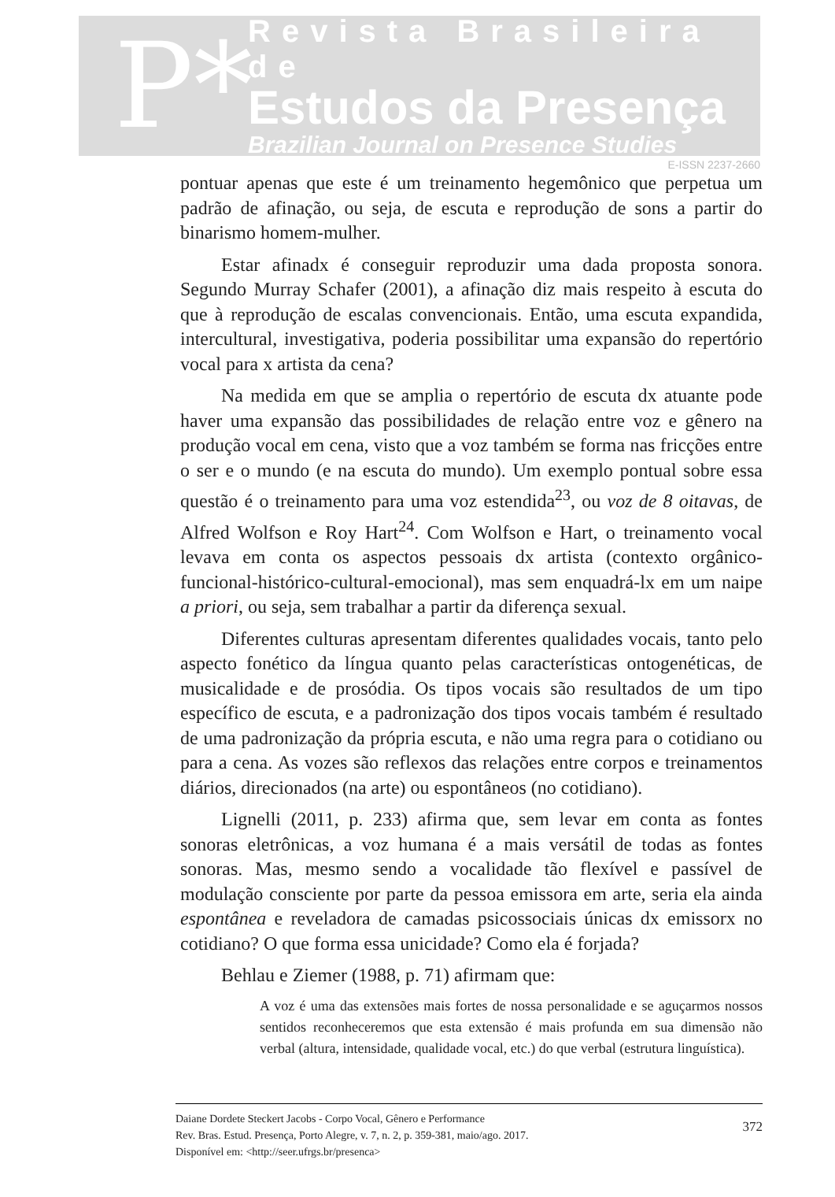P*
Revista Brasileira de
Estudos da Presença
Brazilian Journal on Presence Studies
E-ISSN 2237-2660
pontuar apenas que este é um treinamento hegemônico que perpetua um padrão de afinação, ou seja, de escuta e reprodução de sons a partir do binarismo homem-mulher.
Estar afinadx é conseguir reproduzir uma dada proposta sonora. Segundo Murray Schafer (2001), a afinação diz mais respeito à escuta do que à reprodução de escalas convencionais. Então, uma escuta expandida, intercultural, investigativa, poderia possibilitar uma expansão do repertório vocal para x artista da cena?
Na medida em que se amplia o repertório de escuta dx atuante pode haver uma expansão das possibilidades de relação entre voz e gênero na produção vocal em cena, visto que a voz também se forma nas fricções entre o ser e o mundo (e na escuta do mundo). Um exemplo pontual sobre essa questão é o treinamento para uma voz estendida<sup>23</sup>, ou voz de 8 oitavas, de Alfred Wolfson e Roy Hart<sup>24</sup>. Com Wolfson e Hart, o treinamento vocal levava em conta os aspectos pessoais dx artista (contexto orgânico-funcional-histórico-cultural-emocional), mas sem enquadrá-lx em um naipe a priori, ou seja, sem trabalhar a partir da diferença sexual.
Diferentes culturas apresentam diferentes qualidades vocais, tanto pelo aspecto fonético da língua quanto pelas características ontogenéticas, de musicalidade e de prosódia. Os tipos vocais são resultados de um tipo específico de escuta, e a padronização dos tipos vocais também é resultado de uma padronização da própria escuta, e não uma regra para o cotidiano ou para a cena. As vozes são reflexos das relações entre corpos e treinamentos diários, direcionados (na arte) ou espontâneos (no cotidiano).
Lignelli (2011, p. 233) afirma que, sem levar em conta as fontes sonoras eletrônicas, a voz humana é a mais versátil de todas as fontes sonoras. Mas, mesmo sendo a vocalidade tão flexível e passível de modulação consciente por parte da pessoa emissora em arte, seria ela ainda espontânea e reveladora de camadas psicossociais únicas dx emissorx no cotidiano? O que forma essa unicidade? Como ela é forjada?
Behlau e Ziemer (1988, p. 71) afirmam que:
A voz é uma das extensões mais fortes de nossa personalidade e se aguçarmos nossos sentidos reconheceremos que esta extensão é mais profunda em sua dimensão não verbal (altura, intensidade, qualidade vocal, etc.) do que verbal (estrutura linguística).
Daiane Dordete Steckert Jacobs - Corpo Vocal, Gênero e Performance
Rev. Bras. Estud. Presença, Porto Alegre, v. 7, n. 2, p. 359-381, maio/ago. 2017.
Disponível em: <http://seer.ufrgs.br/presenca>
372